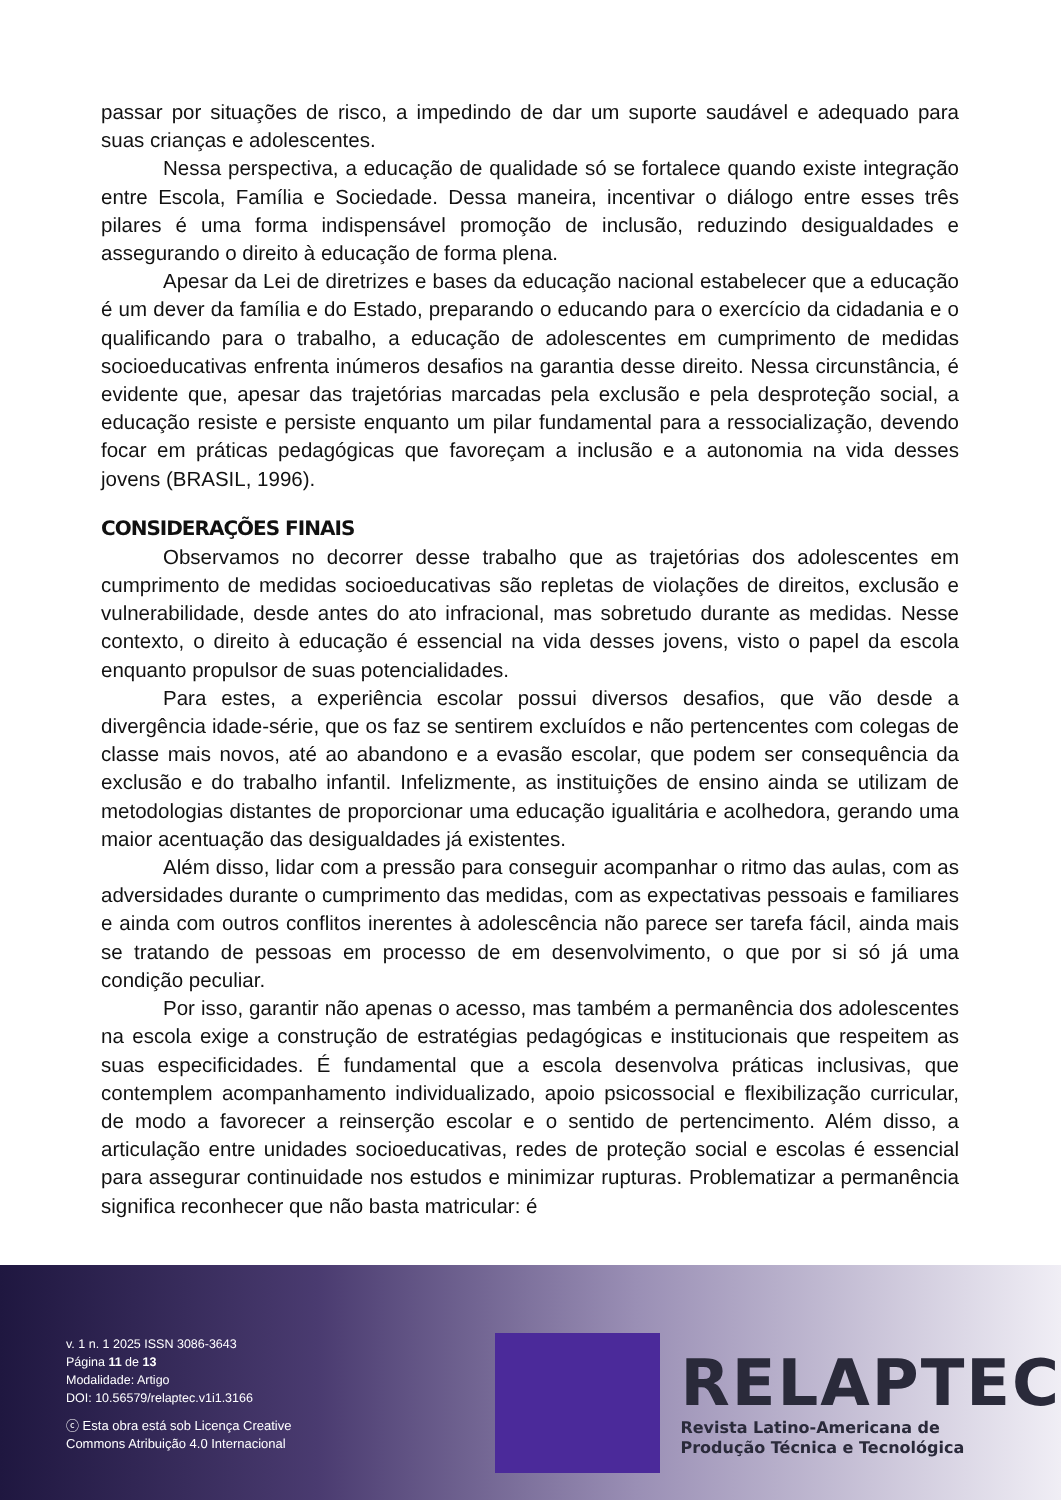passar por situações de risco, a impedindo de dar um suporte saudável e adequado para suas crianças e adolescentes.
Nessa perspectiva, a educação de qualidade só se fortalece quando existe integração entre Escola, Família e Sociedade. Dessa maneira, incentivar o diálogo entre esses três pilares é uma forma indispensável promoção de inclusão, reduzindo desigualdades e assegurando o direito à educação de forma plena.
Apesar da Lei de diretrizes e bases da educação nacional estabelecer que a educação é um dever da família e do Estado, preparando o educando para o exercício da cidadania e o qualificando para o trabalho, a educação de adolescentes em cumprimento de medidas socioeducativas enfrenta inúmeros desafios na garantia desse direito. Nessa circunstância, é evidente que, apesar das trajetórias marcadas pela exclusão e pela desproteção social, a educação resiste e persiste enquanto um pilar fundamental para a ressocialização, devendo focar em práticas pedagógicas que favoreçam a inclusão e a autonomia na vida desses jovens (BRASIL, 1996).
CONSIDERAÇÕES FINAIS
Observamos no decorrer desse trabalho que as trajetórias dos adolescentes em cumprimento de medidas socioeducativas são repletas de violações de direitos, exclusão e vulnerabilidade, desde antes do ato infracional, mas sobretudo durante as medidas. Nesse contexto, o direito à educação é essencial na vida desses jovens, visto o papel da escola enquanto propulsor de suas potencialidades.
Para estes, a experiência escolar possui diversos desafios, que vão desde a divergência idade-série, que os faz se sentirem excluídos e não pertencentes com colegas de classe mais novos, até ao abandono e a evasão escolar, que podem ser consequência da exclusão e do trabalho infantil. Infelizmente, as instituições de ensino ainda se utilizam de metodologias distantes de proporcionar uma educação igualitária e acolhedora, gerando uma maior acentuação das desigualdades já existentes.
Além disso, lidar com a pressão para conseguir acompanhar o ritmo das aulas, com as adversidades durante o cumprimento das medidas, com as expectativas pessoais e familiares e ainda com outros conflitos inerentes à adolescência não parece ser tarefa fácil, ainda mais se tratando de pessoas em processo de em desenvolvimento, o que por si só já uma condição peculiar.
Por isso, garantir não apenas o acesso, mas também a permanência dos adolescentes na escola exige a construção de estratégias pedagógicas e institucionais que respeitem as suas especificidades. É fundamental que a escola desenvolva práticas inclusivas, que contemplem acompanhamento individualizado, apoio psicossocial e flexibilização curricular, de modo a favorecer a reinserção escolar e o sentido de pertencimento. Além disso, a articulação entre unidades socioeducativas, redes de proteção social e escolas é essencial para assegurar continuidade nos estudos e minimizar rupturas. Problematizar a permanência significa reconhecer que não basta matricular: é
v. 1 n. 1 2025 ISSN 3086-3643
Página 11 de 13
Modalidade: Artigo
DOI: 10.56579/relaptec.v1i1.3166
ⓒ Esta obra está sob Licença Creative
Commons Atribuição 4.0 Internacional
RELAPTEC
Revista Latino-Americana de
Produção Técnica e Tecnológica